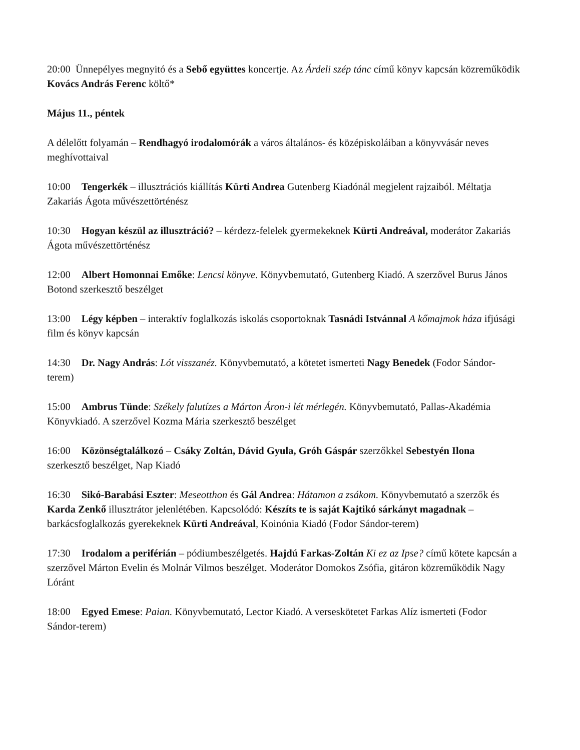20:00 Ünnepélyes megnyitó és a Sebő együttes koncertje. Az Árdeli szép tánc című könyv kapcsán közreműködik Kovács András Ferenc költő*
Május 11., péntek
A délelőtt folyamán – Rendhagyó irodalomórák a város általános- és középiskoláiban a könyvvásár neves meghívottaival
10:00 Tengerkék – illusztrációs kiállítás Kürti Andrea Gutenberg Kiadónál megjelent rajzaiból. Méltatja Zakariás Ágota művészettörténész
10:30 Hogyan készül az illusztráció? – kérdezz-felelek gyermekeknek Kürti Andreával, moderátor Zakariás Ágota művészettörténész
12:00 Albert Homonnai Emőke: Lencsi könyve. Könyvbemutató, Gutenberg Kiadó. A szerzővel Burus János Botond szerkesztő beszélget
13:00 Légy képben – interaktív foglalkozás iskolás csoportoknak Tasnádi Istvánnal A kőmajmok háza ifjúsági film és könyv kapcsán
14:30 Dr. Nagy András: Lót visszanéz. Könyvbemutató, a kötetet ismerteti Nagy Benedek (Fodor Sándor-terem)
15:00 Ambrus Tünde: Székely falutízes a Márton Áron-i lét mérlegén. Könyvbemutató, Pallas-Akadémia Könyvkiadó. A szerzővel Kozma Mária szerkesztő beszélget
16:00 Közönségtalálkozó – Csáky Zoltán, Dávid Gyula, Gróh Gáspár szerzőkkel Sebestyén Ilona szerkesztő beszélget, Nap Kiadó
16:30 Sikó-Barabási Eszter: Meseotthon és Gál Andrea: Hátamon a zsákom. Könyvbemutató a szerzők és Karda Zenkő illusztrátor jelenlétében. Kapcsolódó: Készíts te is saját Kajtikó sárkányt magadnak – barkácsfoglalkozás gyerekeknek Kürti Andreával, Koinónia Kiadó (Fodor Sándor-terem)
17:30 Irodalom a periférián – pódiumbeszélgetés. Hajdú Farkas-Zoltán Ki ez az Ipse? című kötete kapcsán a szerzővel Márton Evelin és Molnár Vilmos beszélget. Moderátor Domokos Zsófia, gitáron közreműködik Nagy Lóránt
18:00 Egyed Emese: Paian. Könyvbemutató, Lector Kiadó. A verseskötetet Farkas Alíz ismerteti (Fodor Sándor-terem)